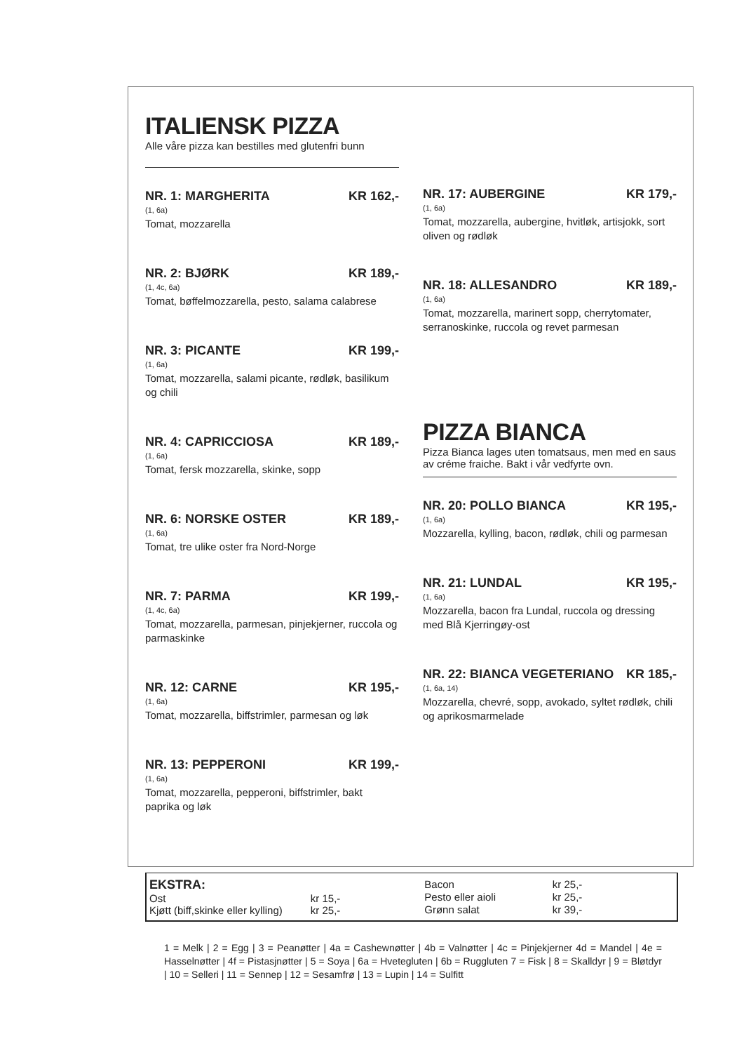ITALIENSK PIZZA
Alle våre pizza kan bestilles med glutenfri bunn
NR. 1: MARGHERITA KR 162,-
(1, 6a)
Tomat, mozzarella
NR. 2: BJØRK KR 189,-
(1, 4c, 6a)
Tomat, bøffelmozzarella, pesto, salama calabrese
NR. 3: PICANTE KR 199,-
(1, 6a)
Tomat, mozzarella, salami picante, rødløk, basilikum og chili
NR. 4: CAPRICCIOSA KR 189,-
(1, 6a)
Tomat, fersk mozzarella, skinke, sopp
NR. 6: NORSKE OSTER KR 189,-
(1, 6a)
Tomat, tre ulike oster fra Nord-Norge
NR. 7: PARMA KR 199,-
(1, 4c, 6a)
Tomat, mozzarella, parmesan, pinjekjerner, ruccola og parmaskinke
NR. 12: CARNE KR 195,-
(1, 6a)
Tomat, mozzarella, biffstrimler, parmesan og løk
NR. 13: PEPPERONI KR 199,-
(1, 6a)
Tomat, mozzarella, pepperoni, biffstrimler, bakt paprika og løk
NR. 17: AUBERGINE KR 179,-
(1, 6a)
Tomat, mozzarella, aubergine, hvitløk, artisjokk, sort oliven og rødløk
NR. 18: ALLESANDRO KR 189,-
(1, 6a)
Tomat, mozzarella, marinert sopp, cherrytomater, serranoskinke, ruccola og revet parmesan
PIZZA BIANCA
Pizza Bianca lages uten tomatsaus, men med en saus av créme fraiche. Bakt i vår vedfyrte ovn.
NR. 20: POLLO BIANCA KR 195,-
(1, 6a)
Mozzarella, kylling, bacon, rødløk, chili og parmesan
NR. 21: LUNDAL KR 195,-
(1, 6a)
Mozzarella, bacon fra Lundal, ruccola og dressing med Blå Kjerringøy-ost
NR. 22: BIANCA VEGETERIANO KR 185,-
(1, 6a, 14)
Mozzarella, chevré, sopp, avokado, syltet rødløk, chili og aprikosmarmelade
EKSTRA:
| Ost | kr 15,- |
| Kjøtt (biff,skinke eller kylling) | kr 25,- |
| Bacon | kr 25,- |
| Pesto eller aioli | kr 25,- |
| Grønn salat | kr 39,- |
1 = Melk | 2 = Egg | 3 = Peanøtter | 4a = Cashewnøtter | 4b = Valnøtter | 4c = Pinjekjerner 4d = Mandel | 4e = Hasselnøtter | 4f = Pistasjnøtter | 5 = Soya | 6a = Hvetegluten | 6b = Ruggluten 7 = Fisk | 8 = Skalldyr | 9 = Bløtdyr | 10 = Selleri | 11 = Sennep | 12 = Sesamfrø | 13 = Lupin | 14 = Sulfitt